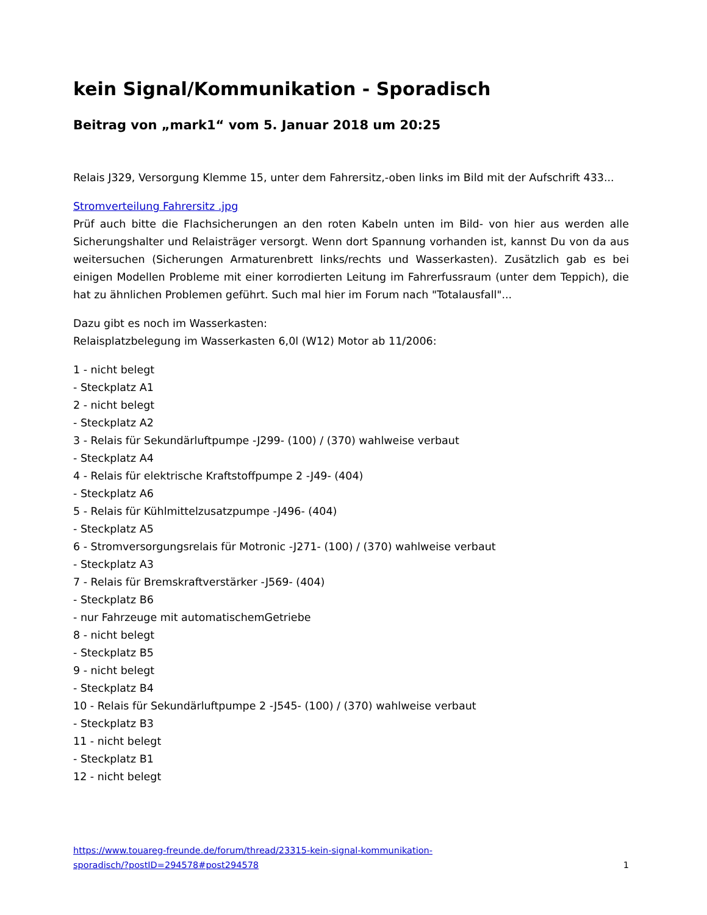kein Signal/Kommunikation - Sporadisch
Beitrag von „mark1“ vom 5. Januar 2018 um 20:25
Relais J329, Versorgung Klemme 15, unter dem Fahrersitz,-oben links im Bild mit der Aufschrift 433...
Stromverteilung Fahrersitz .jpg
Prüf auch bitte die Flachsicherungen an den roten Kabeln unten im Bild- von hier aus werden alle Sicherungshalter und Relaisträger versorgt. Wenn dort Spannung vorhanden ist, kannst Du von da aus weitersuchen (Sicherungen Armaturenbrett links/rechts und Wasserkasten). Zusätzlich gab es bei einigen Modellen Probleme mit einer korrodierten Leitung im Fahrerfussraum (unter dem Teppich), die hat zu ähnlichen Problemen geführt. Such mal hier im Forum nach "Totalausfall"...
Dazu gibt es noch im Wasserkasten:
Relaisplatzbelegung im Wasserkasten 6,0l (W12) Motor ab 11/2006:
1 - nicht belegt
- Steckplatz A1
2 - nicht belegt
- Steckplatz A2
3 - Relais für Sekundärluftpumpe -J299- (100) / (370) wahlweise verbaut
- Steckplatz A4
4 - Relais für elektrische Kraftstoffpumpe 2 -J49- (404)
- Steckplatz A6
5 - Relais für Kühlmittelzusatzpumpe -J496- (404)
- Steckplatz A5
6 - Stromversorgungsrelais für Motronic -J271- (100) / (370) wahlweise verbaut
- Steckplatz A3
7 - Relais für Bremskraftverstärker -J569- (404)
- Steckplatz B6
- nur Fahrzeuge mit automatischemGetriebe
8 - nicht belegt
- Steckplatz B5
9 - nicht belegt
- Steckplatz B4
10 - Relais für Sekundärluftpumpe 2 -J545- (100) / (370) wahlweise verbaut
- Steckplatz B3
11 - nicht belegt
- Steckplatz B1
12 - nicht belegt
https://www.touareg-freunde.de/forum/thread/23315-kein-signal-kommunikation-
sporadisch/?postID=294578#post294578 1